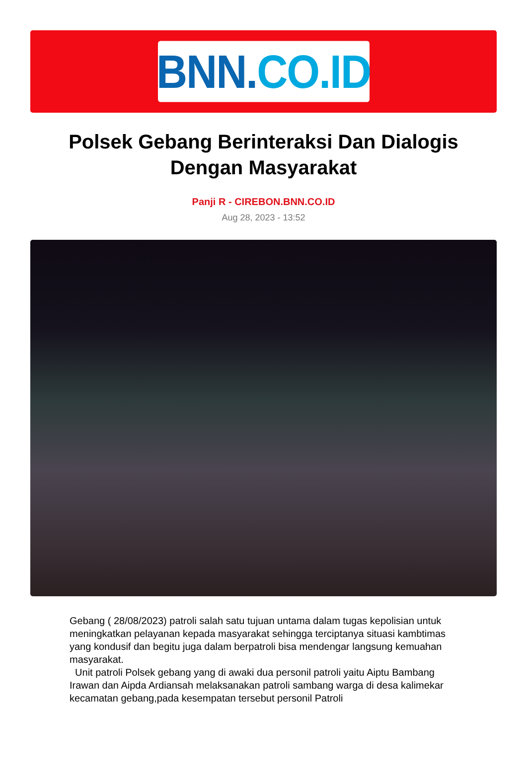BNN. CO.ID
Polsek Gebang Berinteraksi Dan Dialogis Dengan Masyarakat
Panji R - CIREBON.BNN.CO.ID
Aug 28, 2023 - 13:52
Gebang ( 28/08/2023) patroli salah satu tujuan untama dalam tugas kepolisian untuk meningkatkan pelayanan kepada masyarakat sehingga terciptanya situasi kambtimas yang kondusif dan begitu juga dalam berpatroli bisa mendengar langsung kemuahan masyarakat.
Unit patroli Polsek gebang yang di awaki dua personil patroli yaitu Aiptu Bambang Irawan dan Aipda Ardiansah melaksanakan patroli sambang warga di desa kalimekar kecamatan gebang,pada kesempatan tersebut personil Patroli